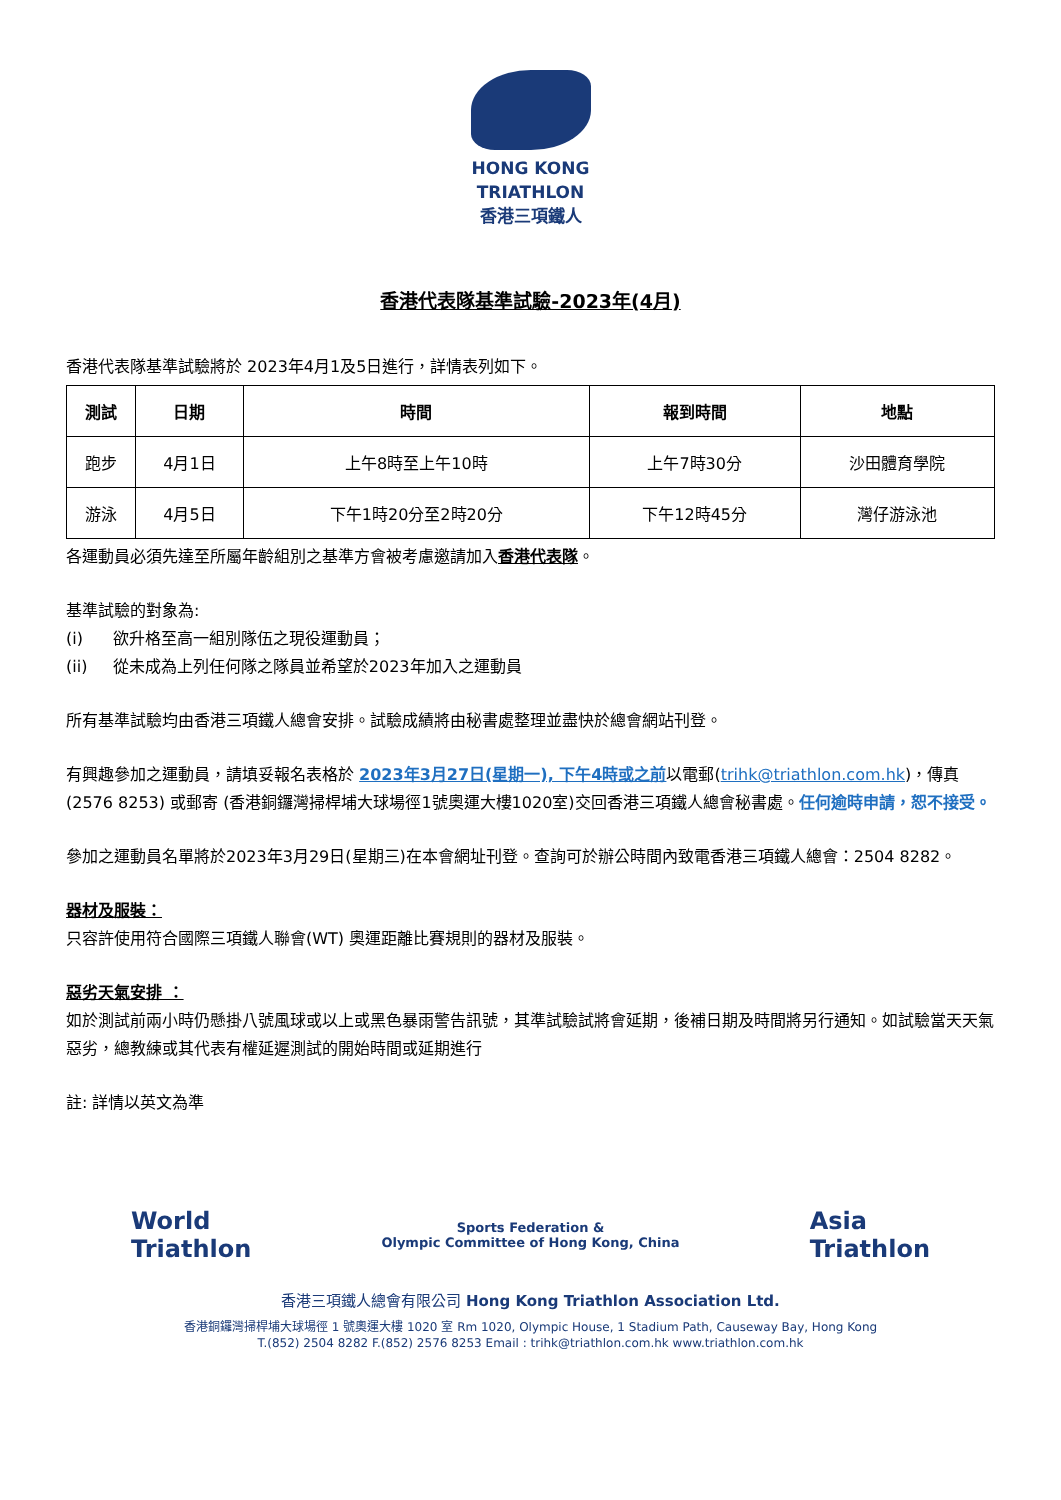HONG KONG
TRIATHLON
香港三項鐵人
香港代表隊基準試驗-2023年(4月)
香港代表隊基準試驗將於 2023年4月1及5日進行，詳情表列如下。
| 測試 | 日期 | 時間 | 報到時間 | 地點 |
| --- | --- | --- | --- | --- |
| 跑步 | 4月1日 | 上午8時至上午10時 | 上午7時30分 | 沙田體育學院 |
| 游泳 | 4月5日 | 下午1時20分至2時20分 | 下午12時45分 | 灣仔游泳池 |
各運動員必須先達至所屬年齡組別之基準方會被考慮邀請加入香港代表隊。
基準試驗的對象為:
(i) 欲升格至高一組別隊伍之現役運動員；
(ii) 從未成為上列任何隊之隊員並希望於2023年加入之運動員
所有基準試驗均由香港三項鐵人總會安排。試驗成績將由秘書處整理並盡快於總會網站刊登。
有興趣參加之運動員，請填妥報名表格於 2023年3月27日(星期一), 下午4時或之前以電郵(trihk@triathlon.com.hk)，傳真(2576 8253) 或郵寄 (香港銅鑼灣掃桿埔大球場徑1號奧運大樓1020室)交回香港三項鐵人總會秘書處。任何逾時申請，恕不接受。
參加之運動員名單將於2023年3月29日(星期三)在本會網址刊登。查詢可於辦公時間內致電香港三項鐵人總會：2504 8282。
器材及服裝：
只容許使用符合國際三項鐵人聯會(WT) 奧運距離比賽規則的器材及服裝。
惡劣天氣安排 ：
如於測試前兩小時仍懸掛八號風球或以上或黑色暴雨警告訊號，其準試驗試將會延期，後補日期及時間將另行通知。如試驗當天天氣惡劣，總教練或其代表有權延遲測試的開始時間或延期進行
註: 詳情以英文為準
World
Triathlon
Sports Federation &
Olympic Committee of Hong Kong, China
Asia
Triathlon
香港三項鐵人總會有限公司 Hong Kong Triathlon Association Ltd.
香港銅鑼灣掃桿埔大球場徑 1 號奧運大樓 1020 室 Rm 1020, Olympic House, 1 Stadium Path, Causeway Bay, Hong Kong
T.(852) 2504 8282 F.(852) 2576 8253 Email : trihk@triathlon.com.hk www.triathlon.com.hk